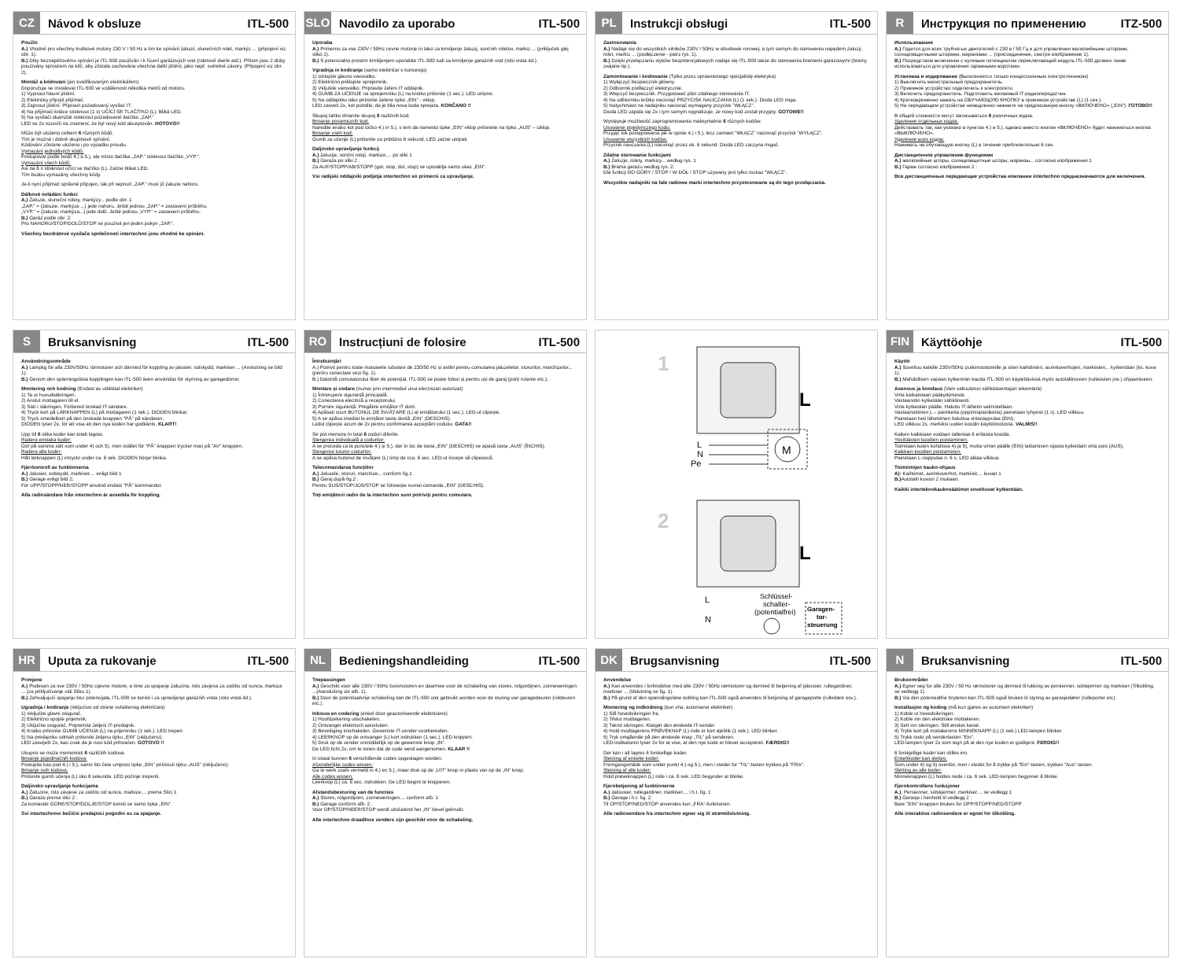CZ Návod k obsluze ITL-500
Použití
A.) Vhodné pro všechny trubkové motory 230 V / 50 Hz a tím ke spínání žaluzií, slunečních rolet, markýz ... (připojení viz obr. 1).
B.) Díky beznapěťovému spínání je ITL-500 používán i k řízení garážových vrat (roletové dveře atd.). Přitom jsou 2 dráty používány spínačem na klíč, aby zůstala zachována všechna další jištění, jako např. světelné závory. (Připojení viz obr. 2).
Montáž a kódování (jen kvalifikovaným elektrikářem)
Doporučuje se instalovat ITL-500 ve vzdálenosti několika metrů od motoru.
1) Vypnout hlavní jištění.
2) Elektricky připojit přijímač.
3) Zapnout jištění. Připravit požadovaný vysílač IT.
4) Na přijímači krátce stisknout (1 s) UČÍCÍ SE TLAČÍTKO (L). Bliká LED.
5) Na vysílači okamžitě stisknout požadované tlačítko „ZAP.“
LED se 2x rozsvítí na znamení, že byl nový kód akceptován. HOTOVO!!
Může být uloženo celkem 6 různých kódů.
Tím je možné i dobré skupinové spínání.
Kódování zůstane uloženo i po výpadku proudu.
Vymazání jednotlivých kódů:
Postupovat podle bodů 4.) a 5.), ale místo tlačítka „ZAP.“ stisknout tlačítko „VYP.“.
Vymazání všech kódů:
Asi na 6 s stisknout učící se tlačítko (L). Začne blikat LED.
Tím budou vymazány všechny kódy.
Je-li nyní přijímač správně připojen, tak při sepnutí „ZAP.“ musí jít žaluzie nahoru.
Dálkové ovládání funkcí
A.) Žaluzie, sluneční rolety, markýzy... podle obr. 1
„ZAP.“ = (žaluzie, markýza ...) jede nahoru. Ještě jednou „ZAP.“ = zastavení průběhu.
„VYP.“ = (žaluzie, markýza...) jede dolů. Ještě jednou „VYP.“ = zastavení průběhu.
B.) Garáž podle obr. 2:
Pro NAHORU/STOP/DOLŮ/STOP se používá jen jeden pokyn „ZAP.“.
Všechny bezdrátové vysílače společnosti intertechno jsou vhodné ke spínání.
SLO Navodilo za uporabo ITL-500
Uporaba
A.) Primerno za vse 230V / 50Hz cevne motorje in tako za krmiljenje žaluzij, sončnih roletov, markiz ... (priključek glej sliko 1).
B.) S potencialno prostim krmiljenjem uporabite ITL-500 tudi za krmiljenje garažnih vrat (rolo vrata itd.).
Vgradnja in kodiranje (samo električar s koncesijo)
1) Izklopite glavno varovalko.
2) Električno priklopite sprejemnik.
3) Vkljušite varovalko. Pripravite želeni IT oddajnik.
4) GUMB ZA UČENJE na sprejemniku (L) na kratko pritisnite (1 sec.). LED utripne.
5) Na oddajniku tako pritisnite želeno tipko „EIN“ - vklop.
LED zasveti 2x, kot potrdilo, da je bila nova koda sprejeta. KONČANO !!
Skupaj lahko shranite skupaj 6 različnih kod.
Brisanje posameznih kod:
Naredite enako kot pod točko 4.) in 5.), s tem da namesto tipke „EIN“ vklop pritisnete na tipko „AUS“ – izklop.
Brisanje vseh kod:
Gumb za učenje (L) pritisnite za približno 6 sekund. LED začne utripati.
Daljinsko upravljanje funkcij
A.) žaluzije, sončni roloji, markize.... po sliki 1
B.) Garaža po sliki 2 :
Za AUF/STOPP/AB/STOPP (gor, stop, dol, stop) se uporablja samo ukaz „EIN“.
Vsi radijski oddajniki podjetja intertechno so primerni za upravljanje.
PL Instrukcji obsługi ITL-500
Zastosowania
A.) Nadaje się do wszystkich silników 230V / 50Hz w obudowie rurowej, a tym samym do sterowania napędem żaluzji, rolet, markiz ... (podłączenie - patrz rys. 1).
B.) Dzięki przełączaniu styków bezpotencjałowych nadaje się ITL-500 także do sterowania bramami garażowymi (bramy zwijane itp.).
Zamontowanie i kodowanie (Tylko przez uprawnionego specjalistę elektryka)
1) Wyłączyć bezpiecznik główny.
2) Odbiornik podłączyć elektrycznie.
3) Włączyć bezpiecznik. Przygotować pilot zdalnego sterowania IT.
4) Na odbiorniku krótko nacisnąć PRZYCISK NAUCZANIA (L) (1 sek.). Dioda LED miga.
5) Natychmiast na nadajniku nacisnąć wymagany przycisk "WŁĄCZ".
Dioda LED zapala się 2x i tym samym sygnalizuje, że nowy kod został przyjęty. GOTOWE!!
Występuje możliwość zaprogramowania maksymalnie 6 różnych kodów.
Usuwanie pojedynczego kodu:
Przyjąć tok postępowania jak w opisie 4.) i 5.), lecz zamiast "WŁĄCZ" nacisnąć przycisk "WYŁĄCZ".
Usuwanie wszystkich kodów:
Przycisk nauczania (L) nacisnąć przez ok. 6 sekund. Dioda LED zaczyna migać.
Zdalne sterowanie funkcjami
A.) Żaluzje, rolety, markizy... według rys. 1
B.) Brama garażu według rys. 2:
Dla funkcji DO GÓRY / STOP / W DÓŁ / STOP używany jest tylko rozkaz "WŁĄCZ".
Wszystkie nadajniki na fale radiowe marki intertechno przystosowane są do tego przełączania.
R Инструкция по применению ITZ-500
Использования
A.) Годится для всех трубчатых двигателей с 230 в / 50 Гц и для управления жалюзийными шторами, солнцезащитными шторами, маркизами ... (присоединение, смотри изображение 1).
B.) Посредством включения с нулевым потенциалом переключающий модуль ITL-500 должен также использоваться для управления гаражными воротами.
Установка и кодирование (Выполняются только концессионным электротехником)
1) Выключить магистральный предохранитель.
2) Приемное устройство подключить к электросети.
3) Включить предохранитель. Подготовить желаемый IT-радиопередатчик.
4) Кратковременно нажать на ОБУЧАЮЩУЮ КНОПКУ в приемном устройстве (L) (1 сек.).
5) На передающем устройстве немедленно нажмите на предписанную кнопку «ВКЛЮЧЕНО» („EIN“). ГОТОВО!!
В общей сложности могут записываться 6 различных кодов.
Удаление отдельных кодов:
Действовать так, как указано в пунктах 4.) и 5.), однако вместо кнопки «ВКЛЮЧЕНО» будет нажиматься кнопка «ВЫКЛЮЧЕНО».
Удаление всех кодов:
Нажимать на обучающую кнопку (L) в течение приблизительно 6 сек.
Дистанционное управление функциями
A.) жалюзийные шторы, солнцезащитные шторы, маркизы... согласно изображения 1
B.) Гараж согласно изображения 2 :
Все дистанционные передающие устройства компании intertechno предназначаются для включения.
S Bruksanvisning ITL-500
Användningsområde
A.) Lämplig för alla 230V/50Hz rörmotorer och därmed för koppling av jalusier, solskydd, markiser ... (Anslutning se bild 1).
B.) Genom den spänningslösa kopplingen kan ITL-500 även användas för styrning av garagedörrar.
Montering och kodning (Endast av utbildad elektriker)
1) Ta ur huvudsäkringen.
2) Anslut mottagaren till el.
3) Sätt i säkringen. Förbered önskad IT-sändare.
4) Tryck kort på LÄRKNAPPEN (L) på mottagaren (1 sek.). DIODEN blinkar.
5) Tryck omedelbart på den önskade knappen "PÅ" på sändaren.
DIODEN lyser 2x, för att visa att den nya koden har godkänts. KLART!
Upp till 6 olika koder kan totalt lagras.
Radera enstaka koder:
Gör på samma sätt som under 4) och 5), men istället för "PÅ" knappen trycker man på "AV" knappen.
Radera alla koder:
Håll lärknappen (L) intryckt under ca. 6 sek. DIODEN börjar blinka.
Fjärrkontroll av funktionerna
A.) Jalusier, solskydd, markiser.... enligt bild 1
B.) Garage enligt bild 2:
För UPP/STOPP/NER/STOPP använd endast "PÅ" kommandot.
Alla radiosändare från intertechno är avsedda för koppling.
RO Instrucțiuni de folosire ITL-500
Întrebuințări
A.) Potrivit pentru toate motoarele tubulare de 230/50 Hz și astfel pentru comutarea jaluzelelor, storurilor, marchizelor...(pentru conectare vezi fig. 1).
B.) Datorită comutatorului liber de potențial, ITL-500 se poate folosi și pentru uși de garaj (porți rulante etc.).
Montare și codare (numai prin intermediul unui electrician autorizat)
1) Întrerupere siguranță principală.
2) Conectarea electrică a receptorului.
3) Pornire siguranță. Pregătire emițător IT dorit.
4) Apăsați scurt BUTONUL DE ÎNVĂȚARE (L) al emițătorului (1 sec.). LED-ul clipește.
5) A se apăsa imediat la emițător tasta dorită „EIN“ (DESCHIS).
Ledul clipește acum de 2x pentru confirmarea acceptării codului. GATA!!
Se pot memora în total 6 coduri diferite.
Ștergerea individuală a codurilor:
A se proceda ca la punctele 4.) și 5.), dar în loc de tasta „EIN“ (DESCHIS) se apasă tasta „AUS“ (ÎNCHIS).
Ștergerea tuturor codurilor:
A se apăsa butonul de învățare (L) timp de cca. 6 sec. LED-ul începe să clipească.
Telecomandarea funcțiilor
A.) Jaluzele, storuri, marchize... conform fig.1
B.) Garaj după fig.2 :
Pentru SUS/STOP/JOS/STOP se folosește numai comanda „EIN“ (DESCHIS).
Toți emițătorii radio de la intertechno sunt potriviți pentru comutare.
1
L
L
N
Pe
M
2
L
L
N
Schlüssel-
schalter-
(potentialfrei)
Garagen-
tor-
steuerung
FIN Käyttöohje ITL-500
Käyttö
A.) Soveltuu kaikille 230V/50Hz putkimoottoreille ja siten kaihdinten, aurinkoverhojen, markiisien... kytkentään (ks. kuva 1).
B.) Mahdollisen vapaan kytkennän kautta ITL-500 on käytettävissä myös autotallinovien (rullaovien jne.) ohjaamiseen.
Asennus ja koodaus (Vain valtuutetun sähköasentajan tekemänä)
Virta katkaistaan pääkytkimestä.
Vastaanotin kytketään sähköisesti.
Virta kytketään päälle. Haluttu IT-lähetin valmistellaan.
Vastaanottimen L – painiketta (oppimispainiketta) painetaan lyhyesti (1 s). LED vilkkuu.
Painetaan heti lähettimen haluttua virtanappulaa (EIN).
LED vilkkuu 2x, merkiksi uuden koodin käyttöönotosta. VALMIS!!
Kaiken kaikkiaan voidaan tallentaa 6 erilaista koodia.
Yksittäisten koodien poistaminen:
Toimitaan kuten kohdissa 4) ja 5), mutta virran päälle (EIN) laittamisen sijasta kytketään virta pois (AUS).
Kaikkien koodien poistaminen:
Painetaan L-nappulaa n. 6 s. LED alkaa vilkkua.
Toimintojen kauko-ohjaus
A): Kaihtimet, aurinkoverhot, markiisit.... kuvan 1
B.) Autotalli kuvion 2 mukaan:
Kaikki interteknokaukosäätimet soveltuvat kytkentään.
HR Uputa za rukovanje ITL-500
Primjene
A.) Podesan za sve 230V / 50Hz cijevne motore, a time za spajanje žaluzina, rolo zavjesa za zaštitu od sunca, markiza ... (za priključivanje vidi Sliku 1).
B.) Zahvaljujući spajanju bez potencijala, ITL-500 se koristi i za upravljanje garažnih vrata (rolo vrata itd.).
Ugradnja i kodiranje (isključivo od strane ovlaštenog električara)
1) Isključite glavni osigurač.
2) Električno spojite prijemnik.
3) Uključite osigurač. Pripremite željeni IT-predajnik.
4) Kratko pritisnite GUMB UČENJA (L) na prijemniku (1 sek.). LED treperi.
5) Na predajniku odmah pritisnite željenu tipku „EIN“ (uključeno).
LED zasvijetli 2x, kao znak da je novi kôd prihvaćen. GOTOVO !!
Ukupno se može memorirati 6 različitih kodova.
Brisanje pojedinačnih kodova:
Postupite kao pod 4.) i 5.), samo što ćete umjesto tipke „EIN“ pritisnuti tipku „AUS“ (isključeno).
Brisanje svih kodova:
Pritisnite gumb učenja (L) oko 6 sekunda. LED počinje treperiti.
Daljinsko upravljanje funkcijama
A.) Žaluzine, rolo zavjese za zaštitu od sunca, markize.... prema Slici 1
B.) Garaža prema slici 2 :
Za komande GORE/STOP/DOLJE/STOP koristi se samo tipka „EIN“.
Svi intertechnovi bežični predajnici pogodni su za spajanje.
NL Bedieningshandleiding ITL-500
Toepassingen
A.) Geschikt voor alle 230V / 50Hz buismotoren en daarmee voor de schakeling van stores, rolgordijnen, zonneweringen ...(Aansluiting zie afb. 1).
B.) Door de potentiaalvrije schakeling kan de ITL-500 ook gebruikt worden voor de sturing van garagedeuren (roldeuren etc.).
Inbouw en codering (enkel door geautoriseerde elektriciens)
1) Hoofdzekering uitschakelen.
2) Ontvanger elektrisch aansluiten.
3) Beveiliging inschakelen. Gewenste IT-zender voorbereiden.
4) LEERKNOP op de ontvanger (L) kort indrukken (1 sec.). LED knippert.
5) Druk op de zender onmiddellijk op de gewenste knop „IN“.
De LED licht 2x, om te tonen dat de code werd aangenomen. KLAAR !!
In totaal kunnen 6 verschillende codes opgeslagen worden.
Afzonderlijke codes wissen:
Ga te werk zoals vermeld in 4.) en 5.), maar druk op de „UIT“ knop in plaats van op de „IN“ knop.
Alle codes wissen:
Leerknop (L) ca. 6 sec. indrukken. De LED begint te knipperen.
Afstandsbesturing van de functies
A.) Stores, rolgordijnen, zonneweringen.... conform afb. 1
B.) Garage conform afb. 2 :
Voor OP/STOP/NEER/STOP wordt uitsluitend het „IN“ bevel gebruikt.
Alle intertechno draadloze zenders zijn geschikt voor de schakeling.
DK Brugsanvisning ITL-500
Anvendelse
A.) Kan anvendes i forbindelse med alle 230V / 50Hz rørmotorer og dermed til betjening af jalousier, rullegardiner, markiser ... (tilslutning se fig. 1).
B.) På grund af den spændingsløse kobling kan ITL-500 også anvendes til betjening af garageporte (rulledøre osv.).
Montering og indkodning (kun vha. autoriseret elektriker)
1) Slå hovedsikringen fra.
2) Tilslut modtageren.
3) Tænd sikringen. Klargør den ønskede IT-sender
4) Hold modtagerens PRØVEKNAP (L) inde et kort øjeblik (1 sek.). LED blinker.
5) Tryk omgående på den ønskede knap „TIL“ på senderen.
LED-indikatoren lyser 2x for at vise, at den nye kode er blevet accepteret. FÆRDIG!!
Der kan i alt lagres 6 forskellige koder.
Sletning af enkelte koder:
Fremgangsmåde som under punkt 4.) og 5.), men i stedet for "TIL"-tasten trykkes på "FRA".
Sletning af alle koder:
Hold prøveknappen (L) inde i ca. 6 sek. LED begynder at blinke.
Fjernbetjening af funktionerne
A.) Jalousier, rullegardiner, markiser.... i h.t. fig. 1
B.) Garage i h.t. fig. 2:
Til OP/STOP/NED/STOP anvendes kun „FRA“-funktionen.
Alle radiosendere fra intertechno egner sig til strømtilslutning.
N Bruksanvisning ITL-500
Bruksområder
A.) Egner seg for alle 230V / 50 Hz rørmotorer og dermed til lukking av persienner, solskjermer og markiser (Tilkobling, se vedlegg 1).
B.) Via den potensialfrie bryteren kan ITL-500 også brukes til styring av garasjedører (rulleporter etc).
Installasjon og koding (må kun gjøres av autorisert elektriker)
1) Koble ut hovedsikringen.
2) Koble inn den elektriske mottakeren.
3) Sett inn sikringen. Still ønsket kanal.
4) Trykk kort på mottakerens MINNEKNAPP (L) (1 sek.) LED-lampen blinker.
5) Trykk raskt på sendertasten "Ein".
LED-lampen lyser 2x som tegn på at den nye koden er godkjent. FERDIG!!
6 forskjellige koder kan stilles inn.
Enkeltkoder kan slettes:
Som under 4) og 5) ovenfor, men i stedet for å trykke på "Ein"-tasten, trykkes "Aus"-tasten.
Sletting av alle koder:
Minneknappen (L) holdes nede i ca. 6 sek. LED-lampen begynner å blinke.
Fjernkontrollens funksjoner
A.). Persienner, solskjermer, markiser.... se vedlegg 1
B.) Garasje i henhold til vedlegg 2 :
Bare "EIN" knappen brukes for OPP/STOPP/NED/STOPP
Alle interaktive radiosendere er egnet for tilkobling.